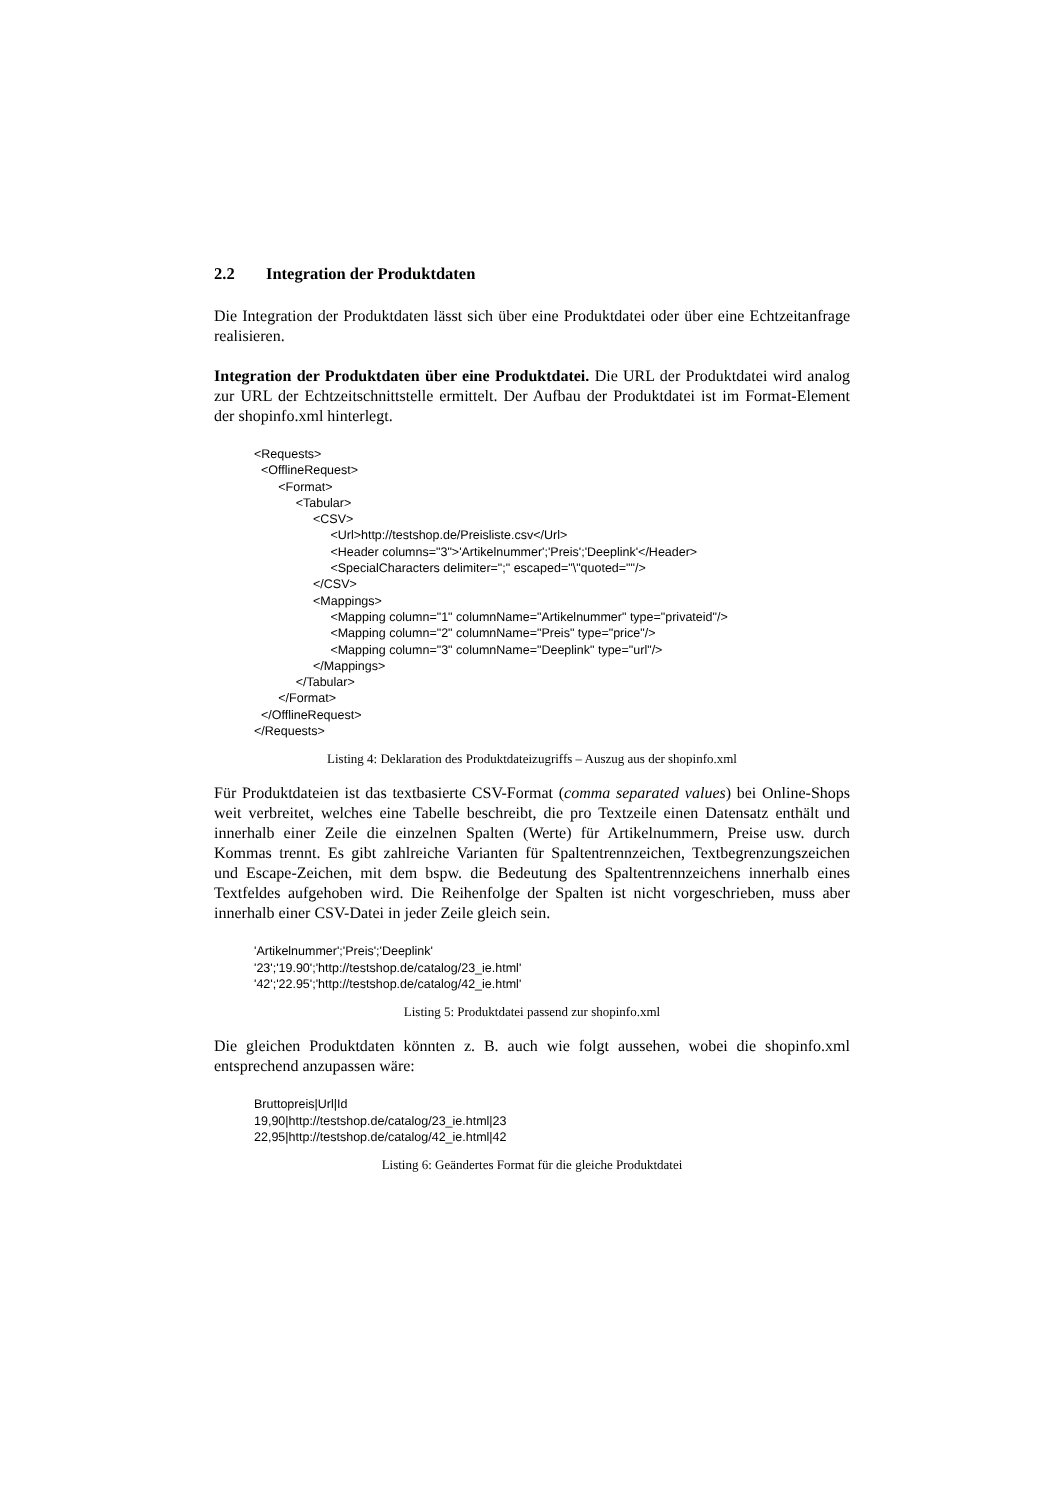2.2 Integration der Produktdaten
Die Integration der Produktdaten lässt sich über eine Produktdatei oder über eine Echtzeitanfrage realisieren.
Integration der Produktdaten über eine Produktdatei. Die URL der Produktdatei wird analog zur URL der Echtzeitschnittstelle ermittelt. Der Aufbau der Produktdatei ist im Format-Element der shopinfo.xml hinterlegt.
<Requests>
  <OfflineRequest>
       <Format>
            <Tabular>
                 <CSV>
                      <Url>http://testshop.de/Preisliste.csv</Url>
                      <Header columns="3">'Artikelnummer';'Preis';'Deeplink'</Header>
                      <SpecialCharacters delimiter=";" escaped="\"quoted=""/>
                 </CSV>
                 <Mappings>
                      <Mapping column="1" columnName="Artikelnummer" type="privateid"/>
                      <Mapping column="2" columnName="Preis" type="price"/>
                      <Mapping column="3" columnName="Deeplink" type="url"/>
                 </Mappings>
            </Tabular>
       </Format>
  </OfflineRequest>
</Requests>
Listing 4: Deklaration des Produktdateizugriffs – Auszug aus der shopinfo.xml
Für Produktdateien ist das textbasierte CSV-Format (comma separated values) bei Online-Shops weit verbreitet, welches eine Tabelle beschreibt, die pro Textzeile einen Datensatz enthält und innerhalb einer Zeile die einzelnen Spalten (Werte) für Artikelnummern, Preise usw. durch Kommas trennt. Es gibt zahlreiche Varianten für Spaltentrennzeichen, Textbegrenzungszeichen und Escape-Zeichen, mit dem bspw. die Bedeutung des Spaltentrennzeichens innerhalb eines Textfeldes aufgehoben wird. Die Reihenfolge der Spalten ist nicht vorgeschrieben, muss aber innerhalb einer CSV-Datei in jeder Zeile gleich sein.
'Artikelnummer';'Preis';'Deeplink'
'23';'19.90';'http://testshop.de/catalog/23_ie.html'
'42';'22.95';'http://testshop.de/catalog/42_ie.html'
Listing 5: Produktdatei passend zur shopinfo.xml
Die gleichen Produktdaten könnten z. B. auch wie folgt aussehen, wobei die shopinfo.xml entsprechend anzupassen wäre:
Bruttopreis|Url|Id
19,90|http://testshop.de/catalog/23_ie.html|23
22,95|http://testshop.de/catalog/42_ie.html|42
Listing 6: Geändertes Format für die gleiche Produktdatei